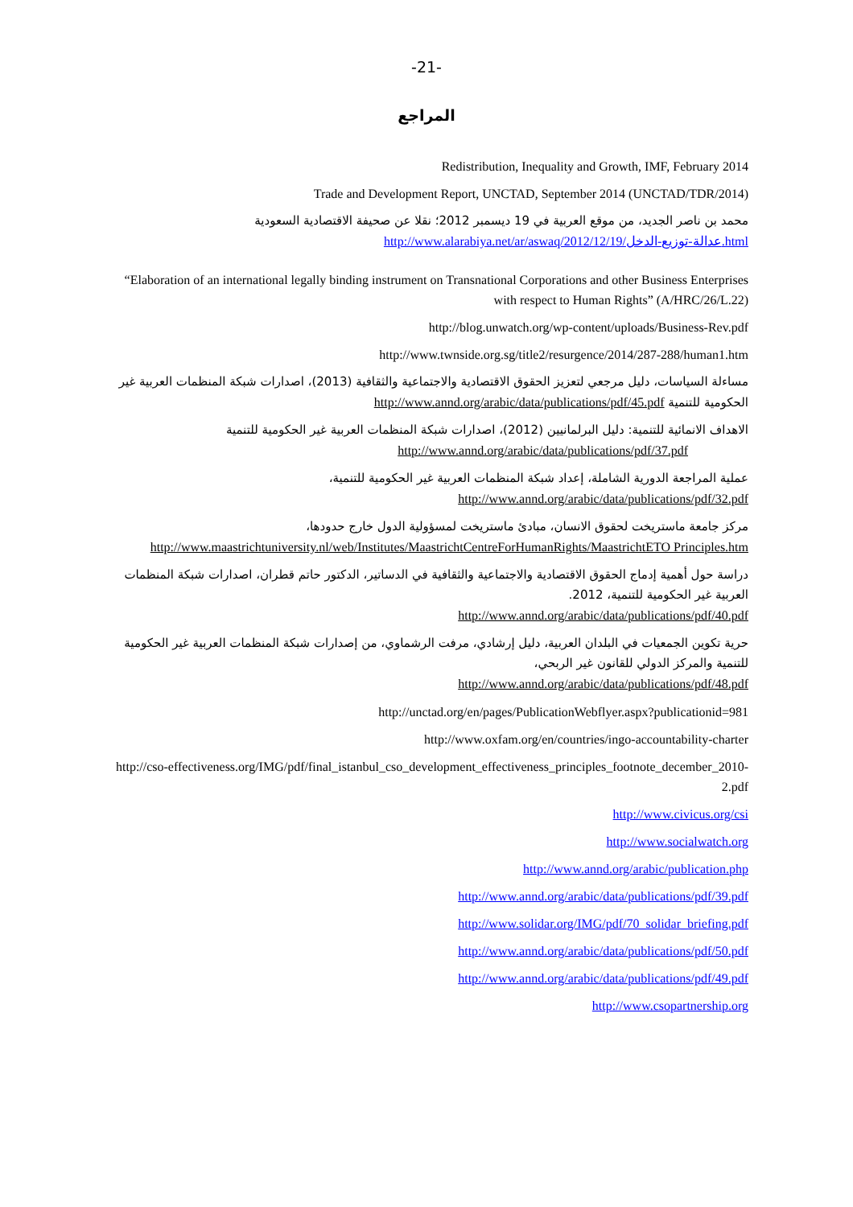-21-
المراجع
Redistribution, Inequality and Growth, IMF, February 2014
Trade and Development Report, UNCTAD, September 2014 (UNCTAD/TDR/2014)
محمد بن ناصر الجديد، من موقع العربية في 19 ديسمبر 2012؛ نقلا عن صحيفة الاقتصادية السعودية
http://www.alarabiya.net/ar/aswaq/2012/12/19/عدالة-توزيع-الدخل.html
“Elaboration of an international legally binding instrument on Transnational Corporations and other Business Enterprises with respect to Human Rights” (A/HRC/26/L.22)
http://blog.unwatch.org/wp-content/uploads/Business-Rev.pdf
http://www.twnside.org.sg/title2/resurgence/2014/287-288/human1.htm
مساءلة السياسات، دليل مرجعي لتعزيز الحقوق الاقتصادية والاجتماعية والثقافية (2013)، اصدارات شبكة المنظمات العربية غير الحكومية للتنمية http://www.annd.org/arabic/data/publications/pdf/45.pdf
الاهداف الانمائية للتنمية: دليل البرلمانيين (2012)، اصدارات شبكة المنظمات العربية غير الحكومية للتنمية
http://www.annd.org/arabic/data/publications/pdf/37.pdf
عملية المراجعة الدورية الشاملة، إعداد شبكة المنظمات العربية غير الحكومية للتنمية،
http://www.annd.org/arabic/data/publications/pdf/32.pdf
مركز جامعة ماستريخت لحقوق الانسان، مبادئ ماستريخت لمسؤولية الدول خارج حدودها،
http://www.maastrichtuniversity.nl/web/Institutes/MaastrichtCentreForHumanRights/MaastrichtETO Principles.htm
دراسة حول أهمية إدماج الحقوق الاقتصادية والاجتماعية والثقافية في الدساتير، الدكتور حاتم قطران، اصدارات شبكة المنظمات العربية غير الحكومية للتنمية، 2012.
http://www.annd.org/arabic/data/publications/pdf/40.pdf
حرية تكوين الجمعيات في البلدان العربية، دليل إرشادي، مرفت الرشماوي، من إصدارات شبكة المنظمات العربية غير الحكومية للتنمية والمركز الدولي للقانون غير الربحي،
http://www.annd.org/arabic/data/publications/pdf/48.pdf
http://unctad.org/en/pages/PublicationWebflyer.aspx?publicationid=981
http://www.oxfam.org/en/countries/ingo-accountability-charter
http://cso-effectiveness.org/IMG/pdf/final_istanbul_cso_development_effectiveness_principles_footnote_december_2010-2.pdf
http://www.civicus.org/csi
http://www.socialwatch.org
http://www.annd.org/arabic/publication.php
http://www.annd.org/arabic/data/publications/pdf/39.pdf
http://www.solidar.org/IMG/pdf/70_solidar_briefing.pdf
http://www.annd.org/arabic/data/publications/pdf/50.pdf
http://www.annd.org/arabic/data/publications/pdf/49.pdf
http://www.csopartnership.org